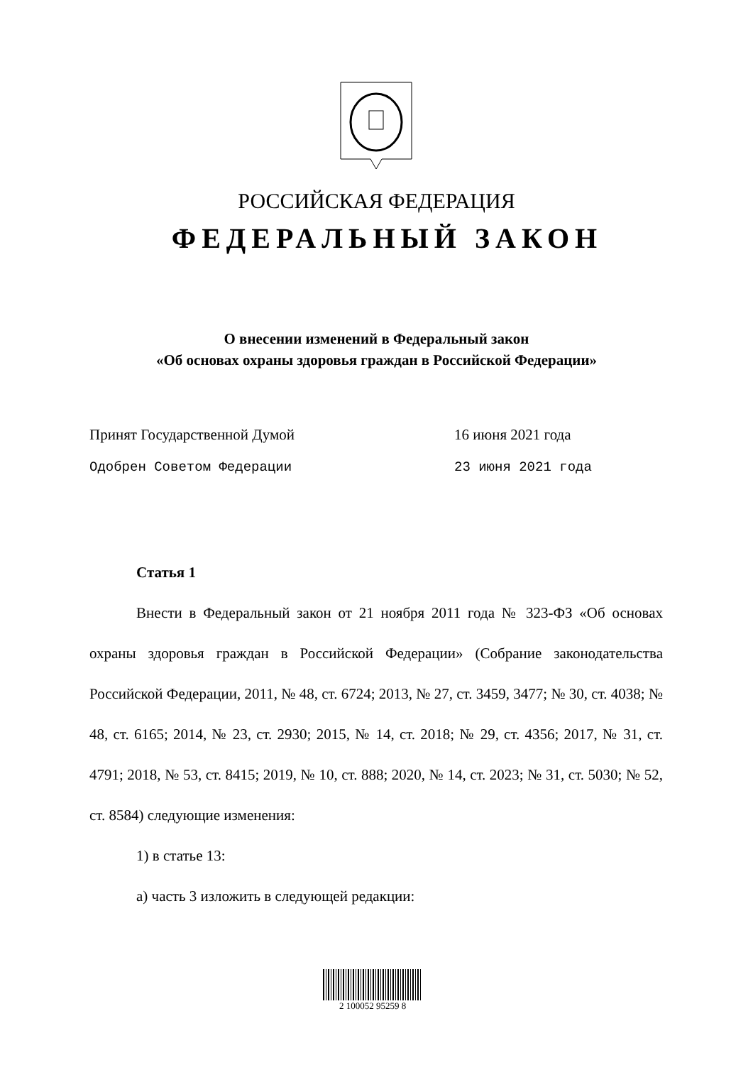РОССИЙСКАЯ ФЕДЕРАЦИЯ
ФЕДЕРАЛЬНЫЙ ЗАКОН
О внесении изменений в Федеральный закон
«Об основах охраны здоровья граждан в Российской Федерации»
Принят Государственной Думой 16 июня 2021 года
Одобрен Советом Федерации 23 июня 2021 года
Статья 1
Внести в Федеральный закон от 21 ноября 2011 года № 323-ФЗ «Об основах охраны здоровья граждан в Российской Федерации» (Собрание законодательства Российской Федерации, 2011, № 48, ст. 6724; 2013, № 27, ст. 3459, 3477; № 30, ст. 4038; № 48, ст. 6165; 2014, № 23, ст. 2930; 2015, № 14, ст. 2018; № 29, ст. 4356; 2017, № 31, ст. 4791; 2018, № 53, ст. 8415; 2019, № 10, ст. 888; 2020, № 14, ст. 2023; № 31, ст. 5030; № 52, ст. 8584) следующие изменения:
1) в статье 13:
а) часть 3 изложить в следующей редакции:
2 100052 95259 8